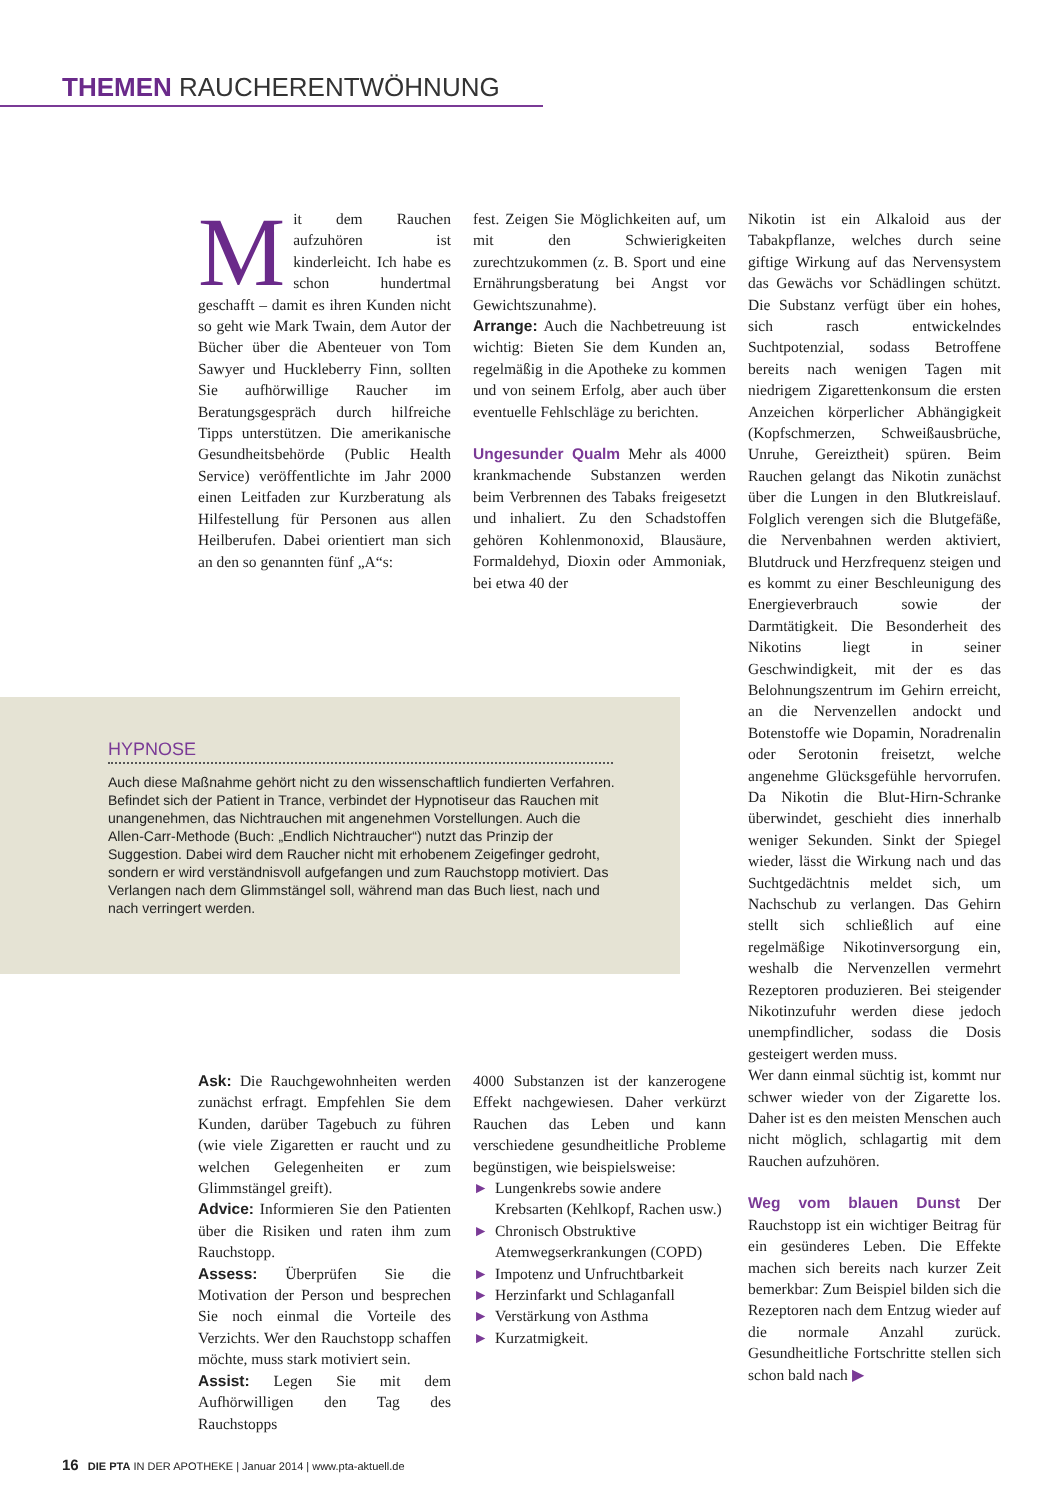THEMEN RAUCHERENTWÖHNUNG
Mit dem Rauchen aufzuhören ist kinderleicht. Ich habe es schon hundertmal geschafft – damit es ihren Kunden nicht so geht wie Mark Twain, dem Autor der Bücher über die Abenteuer von Tom Sawyer und Huckleberry Finn, sollten Sie aufhörwillige Raucher im Beratungsgespräch durch hilfreiche Tipps unterstützen. Die amerikanische Gesundheitsbehörde (Public Health Service) veröffentlichte im Jahr 2000 einen Leitfaden zur Kurzberatung als Hilfestellung für Personen aus allen Heilberufen. Dabei orientiert man sich an den so genannten fünf „A“s:
fest. Zeigen Sie Möglichkeiten auf, um mit den Schwierigkeiten zurechtzukommen (z. B. Sport und eine Ernährungsberatung bei Angst vor Gewichtszunahme).
Arrange: Auch die Nachbetreuung ist wichtig: Bieten Sie dem Kunden an, regelmäßig in die Apotheke zu kommen und von seinem Erfolg, aber auch über eventuelle Fehlschläge zu berichten.
Ungesunder Qualm Mehr als 4000 krankmachende Substanzen werden beim Verbrennen des Tabaks freigesetzt und inhaliert. Zu den Schadstoffen gehören Kohlenmonoxid, Blausäure, Formaldehyd, Dioxin oder Ammoniak, bei etwa 40 der
Nikotin ist ein Alkaloid aus der Tabakpflanze, welches durch seine giftige Wirkung auf das Nervensystem das Gewächs vor Schädlingen schützt. Die Substanz verfügt über ein hohes, sich rasch entwickelndes Suchtpotenzial, sodass Betroffene bereits nach wenigen Tagen mit niedrigem Zigarettenkonsum die ersten Anzeichen körperlicher Abhängigkeit (Kopfschmerzen, Schweißausbrüche, Unruhe, Gereiztheit) spüren. Beim Rauchen gelangt das Nikotin zunächst über die Lungen in den Blutkreislauf. Folglich verengen sich die Blutgefäße, die Nervenbahnen werden aktiviert, Blutdruck und Herzfrequenz steigen und es kommt zu einer Beschleunigung des Energieverbrauch sowie der Darmtätigkeit. Die Besonderheit des Nikotins liegt in seiner Geschwindigkeit, mit der es das Belohnungszentrum im Gehirn erreicht, an die Nervenzellen andockt und Botenstoffe wie Dopamin, Noradrenalin oder Serotonin freisetzt, welche angenehme Glücksgefühle hervorrufen. Da Nikotin die Blut-Hirn-Schranke überwindet, geschieht dies innerhalb weniger Sekunden. Sinkt der Spiegel wieder, lässt die Wirkung nach und das Suchtgedächtnis meldet sich, um Nachschub zu verlangen. Das Gehirn stellt sich schließlich auf eine regelmäßige Nikotinversorgung ein, weshalb die Nervenzellen vermehrt Rezeptoren produzieren. Bei steigender Nikotinzufuhr werden diese jedoch unempfindlicher, sodass die Dosis gesteigert werden muss.
Wer dann einmal süchtig ist, kommt nur schwer wieder von der Zigarette los. Daher ist es den meisten Menschen auch nicht möglich, schlagartig mit dem Rauchen aufzuhören.
Weg vom blauen Dunst Der Rauchstopp ist ein wichtiger Beitrag für ein gesünderes Leben. Die Effekte machen sich bereits nach kurzer Zeit bemerkbar: Zum Beispiel bilden sich die Rezeptoren nach dem Entzug wieder auf die normale Anzahl zurück. Gesundheitliche Fortschritte stellen sich schon bald nach ▶
HYPNOSE
Auch diese Maßnahme gehört nicht zu den wissenschaftlich fundierten Verfahren. Befindet sich der Patient in Trance, verbindet der Hypnotiseur das Rauchen mit unangenehmen, das Nichtrauchen mit angenehmen Vorstellungen. Auch die Allen-Carr-Methode (Buch: „Endlich Nichtraucher“) nutzt das Prinzip der Suggestion. Dabei wird dem Raucher nicht mit erhobenem Zeigefinger gedroht, sondern er wird verständnisvoll aufgefangen und zum Rauchstopp motiviert. Das Verlangen nach dem Glimmstängel soll, während man das Buch liest, nach und nach verringert werden.
Ask: Die Rauchgewohnheiten werden zunächst erfragt. Empfehlen Sie dem Kunden, darüber Tagebuch zu führen (wie viele Zigaretten er raucht und zu welchen Gelegenheiten er zum Glimmstängel greift).
Advice: Informieren Sie den Patienten über die Risiken und raten ihm zum Rauchstopp.
Assess: Überprüfen Sie die Motivation der Person und besprechen Sie noch einmal die Vorteile des Verzichts. Wer den Rauchstopp schaffen möchte, muss stark motiviert sein.
Assist: Legen Sie mit dem Aufhörwilligen den Tag des Rauchstopps
4000 Substanzen ist der kanzerogene Effekt nachgewiesen. Daher verkürzt Rauchen das Leben und kann verschiedene gesundheitliche Probleme begünstigen, wie beispielsweise:
► Lungenkrebs sowie andere Krebsarten (Kehlkopf, Rachen usw.)
► Chronisch Obstruktive Atemwegserkrankungen (COPD)
► Impotenz und Unfruchtbarkeit
► Herzinfarkt und Schlaganfall
► Verstärkung von Asthma
► Kurzatmigkeit.
16 DIE PTA IN DER APOTHEKE | Januar 2014 | www.pta-aktuell.de